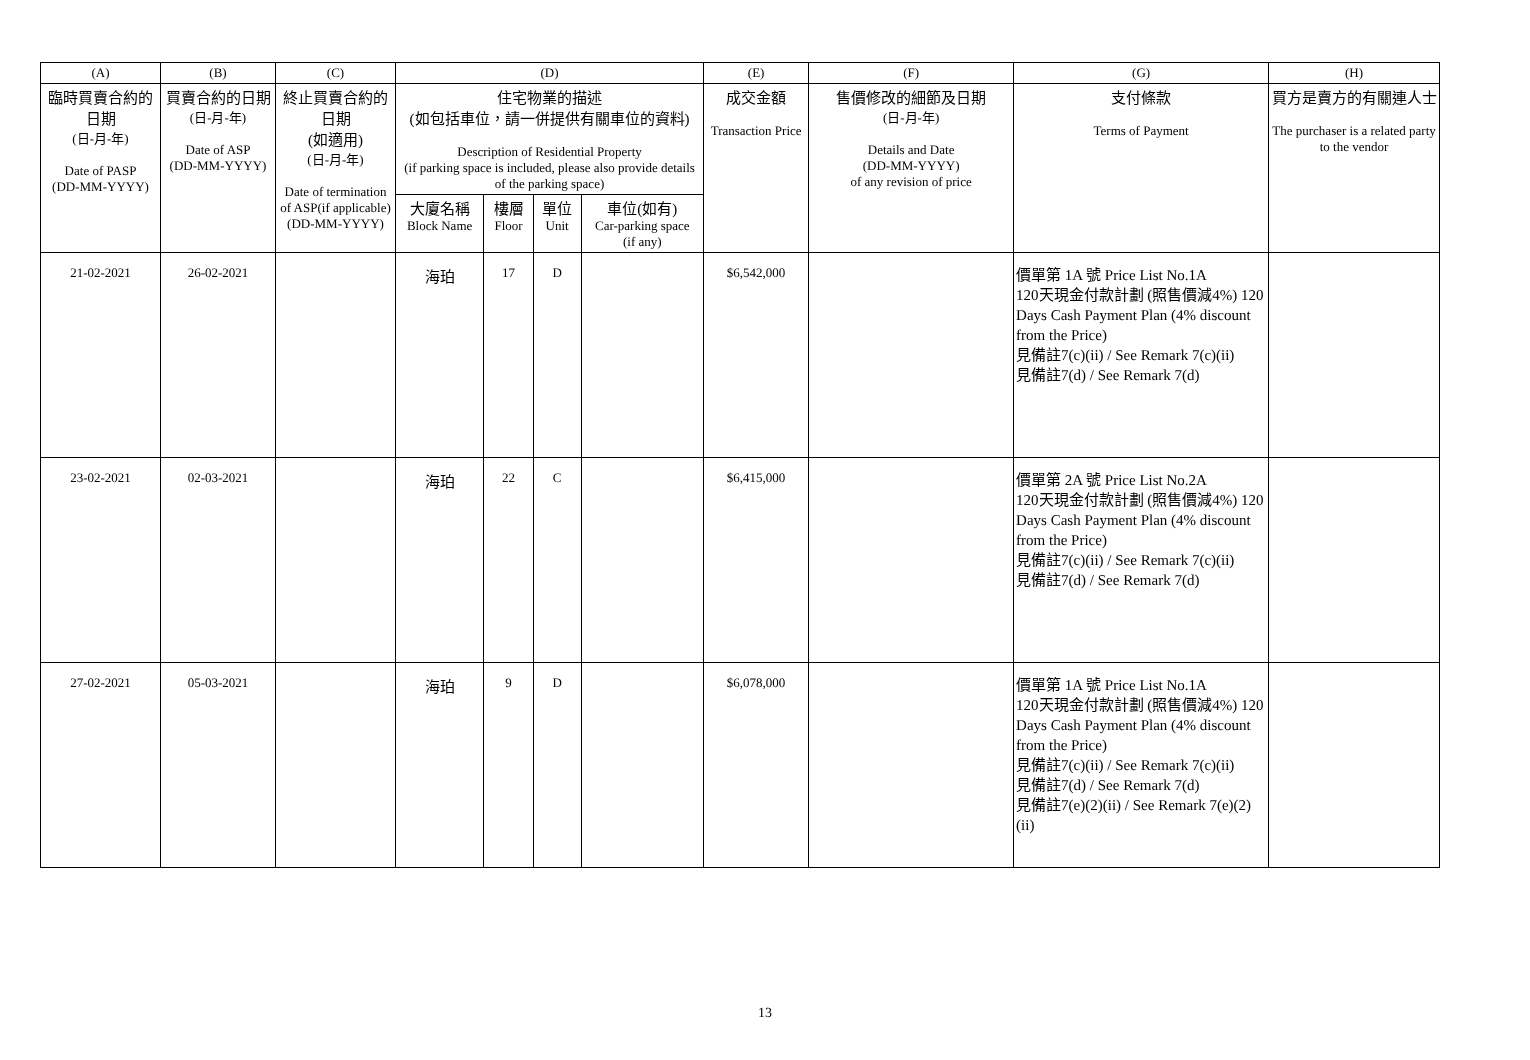| (A) | (B) | (C) | (D) | | | | (E) | (F) | (G) | (H) |
| --- | --- | --- | --- | --- | --- | --- | --- | --- | --- | --- |
| 臨時買賣合約的日期 (日-月-年) Date of PASP (DD-MM-YYYY) | 買賣合約的日期 (日-月-年) Date of ASP (DD-MM-YYYY) | 終止買賣合約的日期 (如適用) (日-月-年) Date of termination of ASP(if applicable) (DD-MM-YYYY) | 住宅物業的描述 (如包括車位，請一併提供有關車位的資料) Description of Residential Property (if parking space is included, please also provide details of the parking space) | | | | 成交金額 Transaction Price | 售價修改的細節及日期 (日-月-年) Details and Date (DD-MM-YYYY) of any revision of price | 支付條款 Terms of Payment | 買方是賣方的有關連人士 The purchaser is a related party to the vendor |
| | | | 大廈名稱 Block Name | 樓層 Floor | 單位 Unit | 車位(如有) Car-parking space (if any) | | | | |
| 21-02-2021 | 26-02-2021 | | 海珀 | 17 | D | | $6,542,000 | | 價單第 1A 號 Price List No.1A 120天現金付款計劃 (照售價減4%) 120 Days Cash Payment Plan (4% discount from the Price) 見備註7(c)(ii) / See Remark 7(c)(ii) 見備註7(d) / See Remark 7(d) | |
| 23-02-2021 | 02-03-2021 | | 海珀 | 22 | C | | $6,415,000 | | 價單第 2A 號 Price List No.2A 120天現金付款計劃 (照售價減4%) 120 Days Cash Payment Plan (4% discount from the Price) 見備註7(c)(ii) / See Remark 7(c)(ii) 見備註7(d) / See Remark 7(d) | |
| 27-02-2021 | 05-03-2021 | | 海珀 | 9 | D | | $6,078,000 | | 價單第 1A 號 Price List No.1A 120天現金付款計劃 (照售價減4%) 120 Days Cash Payment Plan (4% discount from the Price) 見備註7(c)(ii) / See Remark 7(c)(ii) 見備註7(d) / See Remark 7(d) 見備註7(e)(2)(ii) / See Remark 7(e)(2)(ii) | |
13